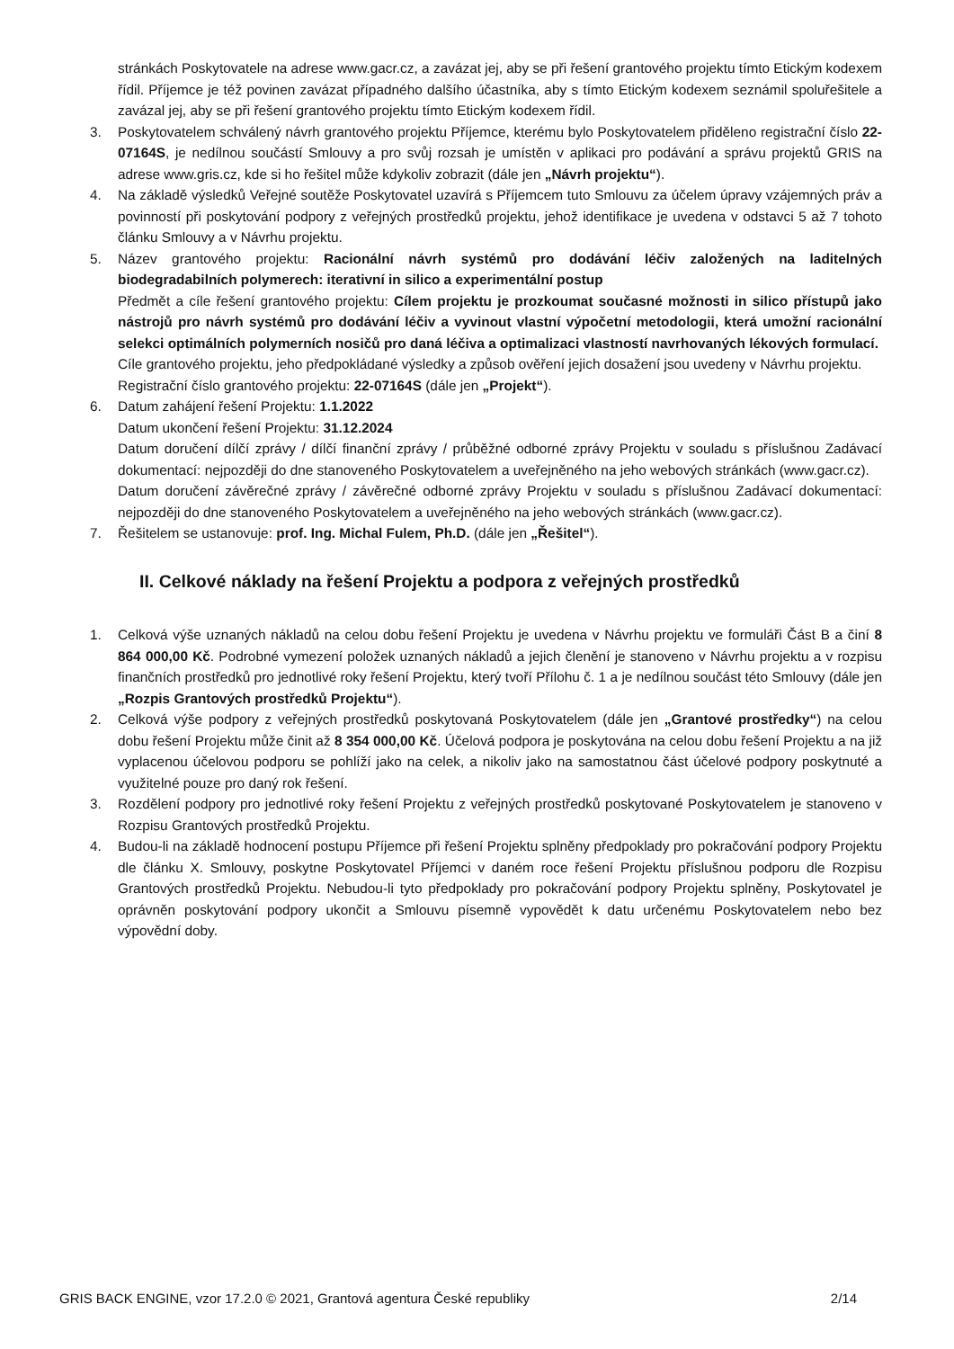stránkách Poskytovatele na adrese www.gacr.cz, a zavázat jej, aby se při řešení grantového projektu tímto Etickým kodexem řídil. Příjemce je též povinen zavázat případného dalšího účastníka, aby s tímto Etickým kodexem seznámil spoluřešitele a zavázal jej, aby se při řešení grantového projektu tímto Etickým kodexem řídil.
3. Poskytovatelem schválený návrh grantového projektu Příjemce, kterému bylo Poskytovatelem přiděleno registrační číslo 22-07164S, je nedílnou součástí Smlouvy a pro svůj rozsah je umístěn v aplikaci pro podávání a správu projektů GRIS na adrese www.gris.cz, kde si ho řešitel může kdykoliv zobrazit (dále jen „Návrh projektu“).
4. Na základě výsledků Veřejné soutěže Poskytovatel uzavírá s Příjemcem tuto Smlouvu za účelem úpravy vzájemných práv a povinností při poskytování podpory z veřejných prostředků projektu, jehož identifikace je uvedena v odstavci 5 až 7 tohoto článku Smlouvy a v Návrhu projektu.
5. Název grantového projektu: Racionální návrh systémů pro dodávání léčiv založených na laditelných biodegradabilních polymerech: iterativní in silico a experimentální postup
Předmět a cíle řešení grantového projektu: Cílem projektu je prozkoumat současné možnosti in silico přístupů jako nástrojů pro návrh systémů pro dodávání léčiv a vyvinout vlastní výpočetní metodologii, která umožní racionální selekci optimálních polymerních nosičů pro daná léčiva a optimalizaci vlastností navrhovaných lékových formulací.
Cíle grantového projektu, jeho předpokládané výsledky a způsob ověření jejich dosažení jsou uvedeny v Návrhu projektu.
Registrační číslo grantového projektu: 22-07164S (dále jen „Projekt“).
6. Datum zahájení řešení Projektu: 1.1.2022
Datum ukončení řešení Projektu: 31.12.2024
Datum doručení dílčí zprávy / dílčí finanční zprávy / průběžné odborné zprávy Projektu v souladu s příslušnou Zadávací dokumentací: nejpozději do dne stanoveného Poskytovatelem a uveřejněného na jeho webových stránkách (www.gacr.cz).
Datum doručení závěrečné zprávy / závěrečné odborné zprávy Projektu v souladu s příslušnou Zadávací dokumentací: nejpozději do dne stanoveného Poskytovatelem a uveřejněného na jeho webových stránkách (www.gacr.cz).
7. Řešitelem se ustanovuje: prof. Ing. Michal Fulem, Ph.D. (dále jen „Řešitel“).
II. Celkové náklady na řešení Projektu a podpora z veřejných prostředků
1. Celková výše uznaných nákladů na celou dobu řešení Projektu je uvedena v Návrhu projektu ve formuláři Část B a činí 8 864 000,00 Kč. Podrobné vymezení položek uznaných nákladů a jejich členění je stanoveno v Návrhu projektu a v rozpisu finančních prostředků pro jednotlivé roky řešení Projektu, který tvoří Přílohu č. 1 a je nedílnou součást této Smlouvy (dále jen „Rozpis Grantových prostředků Projektu“).
2. Celková výše podpory z veřejných prostředků poskytovaná Poskytovatelem (dále jen „Grantové prostředky“) na celou dobu řešení Projektu může činit až 8 354 000,00 Kč. Účelová podpora je poskytována na celou dobu řešení Projektu a na již vyplacenou účelovou podporu se pohlíží jako na celek, a nikoliv jako na samostatnou část účelové podpory poskytnuté a využitelné pouze pro daný rok řešení.
3. Rozdělení podpory pro jednotlivé roky řešení Projektu z veřejných prostředků poskytované Poskytovatelem je stanoveno v Rozpisu Grantových prostředků Projektu.
4. Budou-li na základě hodnocení postupu Příjemce při řešení Projektu splněny předpoklady pro pokračování podpory Projektu dle článku X. Smlouvy, poskytne Poskytovatel Příjemci v daném roce řešení Projektu příslušnou podporu dle Rozpisu Grantových prostředků Projektu. Nebudou-li tyto předpoklady pro pokračování podpory Projektu splněny, Poskytovatel je oprávněn poskytování podpory ukončit a Smlouvu písemně vypovědět k datu určenému Poskytovatelem nebo bez výpovědní doby.
GRIS BACK ENGINE, vzor 17.2.0 © 2021, Grantová agentura České republiky 2/14